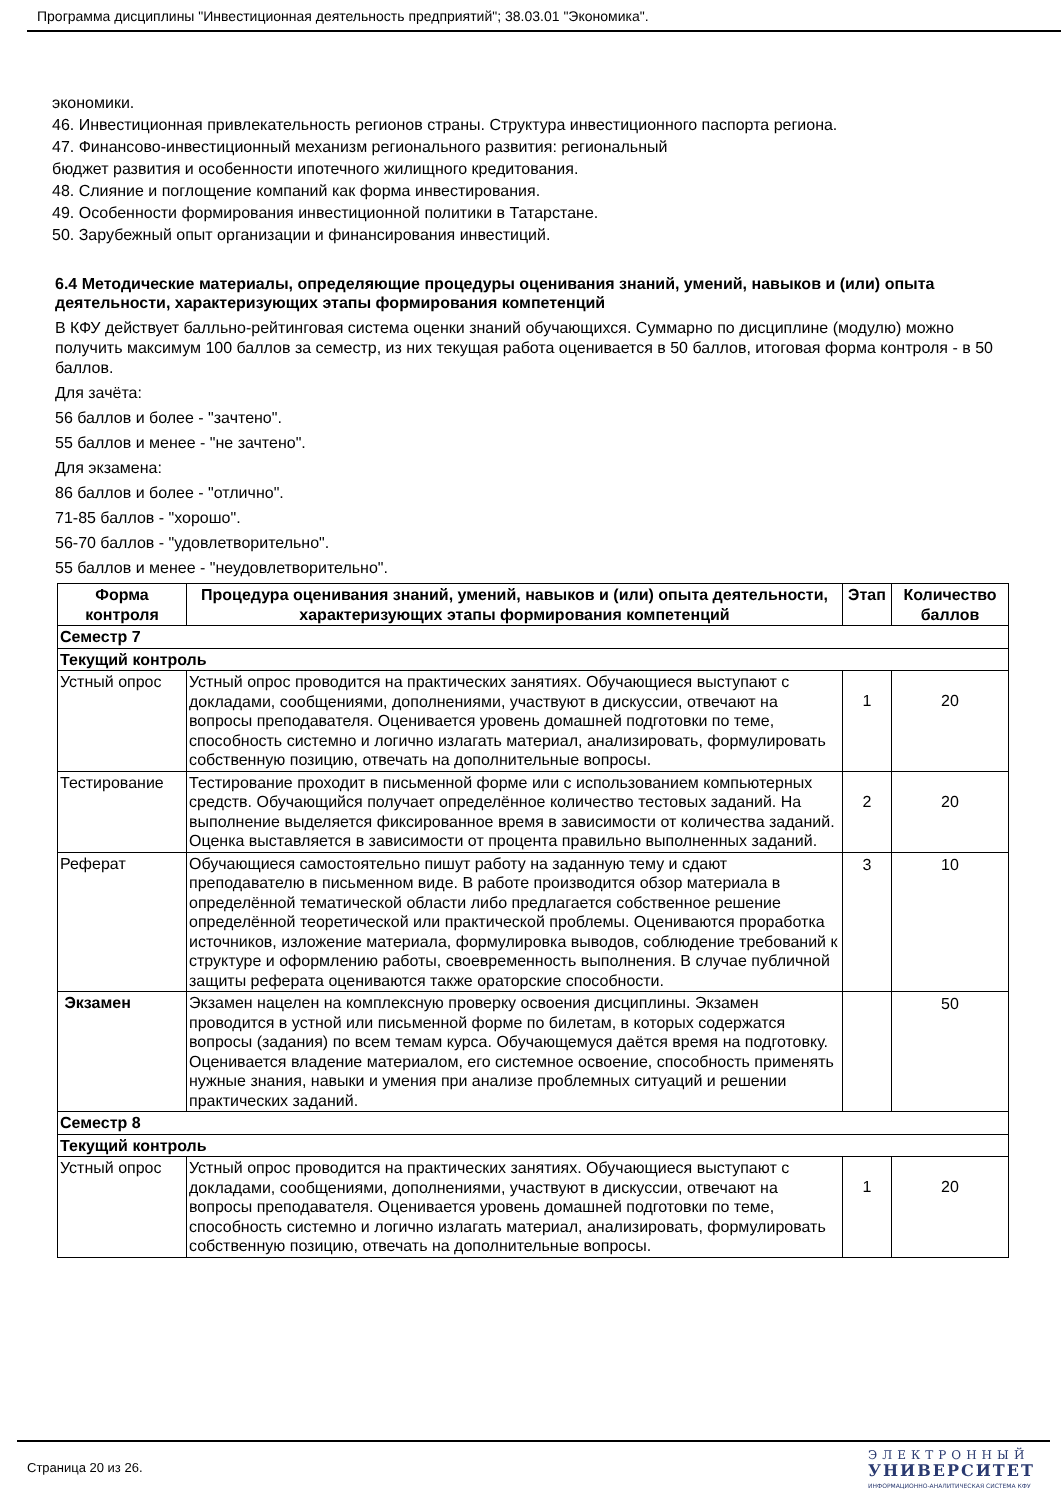Программа дисциплины "Инвестиционная деятельность предприятий"; 38.03.01 "Экономика".
экономики.
46. Инвестиционная привлекательность регионов страны. Структура инвестиционного паспорта региона.
47. Финансово-инвестиционный механизм регионального развития: региональный
бюджет развития и особенности ипотечного жилищного кредитования.
48. Слияние и поглощение компаний как форма инвестирования.
49. Особенности формирования инвестиционной политики в Татарстане.
50. Зарубежный опыт организации и финансирования инвестиций.
6.4 Методические материалы, определяющие процедуры оценивания знаний, умений, навыков и (или) опыта деятельности, характеризующих этапы формирования компетенций
В КФУ действует балльно-рейтинговая система оценки знаний обучающихся. Суммарно по дисциплине (модулю) можно получить максимум 100 баллов за семестр, из них текущая работа оценивается в 50 баллов, итоговая форма контроля - в 50 баллов.
Для зачёта:
56 баллов и более - "зачтено".
55 баллов и менее - "не зачтено".
Для экзамена:
86 баллов и более - "отлично".
71-85 баллов - "хорошо".
56-70 баллов - "удовлетворительно".
55 баллов и менее - "неудовлетворительно".
| Форма контроля | Процедура оценивания знаний, умений, навыков и (или) опыта деятельности, характеризующих этапы формирования компетенций | Этап | Количество баллов |
| --- | --- | --- | --- |
| Семестр 7 | | | |
| Текущий контроль | | | |
| Устный опрос | Устный опрос проводится на практических занятиях. Обучающиеся выступают с докладами, сообщениями, дополнениями, участвуют в дискуссии, отвечают на вопросы преподавателя. Оценивается уровень домашней подготовки по теме, способность системно и логично излагать материал, анализировать, формулировать собственную позицию, отвечать на дополнительные вопросы. | 1 | 20 |
| Тестирование | Тестирование проходит в письменной форме или с использованием компьютерных средств. Обучающийся получает определённое количество тестовых заданий. На выполнение выделяется фиксированное время в зависимости от количества заданий. Оценка выставляется в зависимости от процента правильно выполненных заданий. | 2 | 20 |
| Реферат | Обучающиеся самостоятельно пишут работу на заданную тему и сдают преподавателю в письменном виде. В работе производится обзор материала в определённой тематической области либо предлагается собственное решение определённой теоретической или практической проблемы. Оцениваются проработка источников, изложение материала, формулировка выводов, соблюдение требований к структуре и оформлению работы, своевременность выполнения. В случае публичной защиты реферата оцениваются также ораторские способности. | 3 | 10 |
| Экзамен | Экзамен нацелен на комплексную проверку освоения дисциплины. Экзамен проводится в устной или письменной форме по билетам, в которых содержатся вопросы (задания) по всем темам курса. Обучающемуся даётся время на подготовку. Оценивается владение материалом, его системное освоение, способность применять нужные знания, навыки и умения при анализе проблемных ситуаций и решении практических заданий. | | 50 |
| Семестр 8 | | | |
| Текущий контроль | | | |
| Устный опрос | Устный опрос проводится на практических занятиях. Обучающиеся выступают с докладами, сообщениями, дополнениями, участвуют в дискуссии, отвечают на вопросы преподавателя. Оценивается уровень домашней подготовки по теме, способность системно и логично излагать материал, анализировать, формулировать собственную позицию, отвечать на дополнительные вопросы. | 1 | 20 |
Страница 20 из 26.
ЭЛЕКТРОННЫЙ
УНИВЕРСИТЕТ
ИНФОРМАЦИОННО-АНАЛИТИЧЕСКАЯ СИСТЕМА КФУ